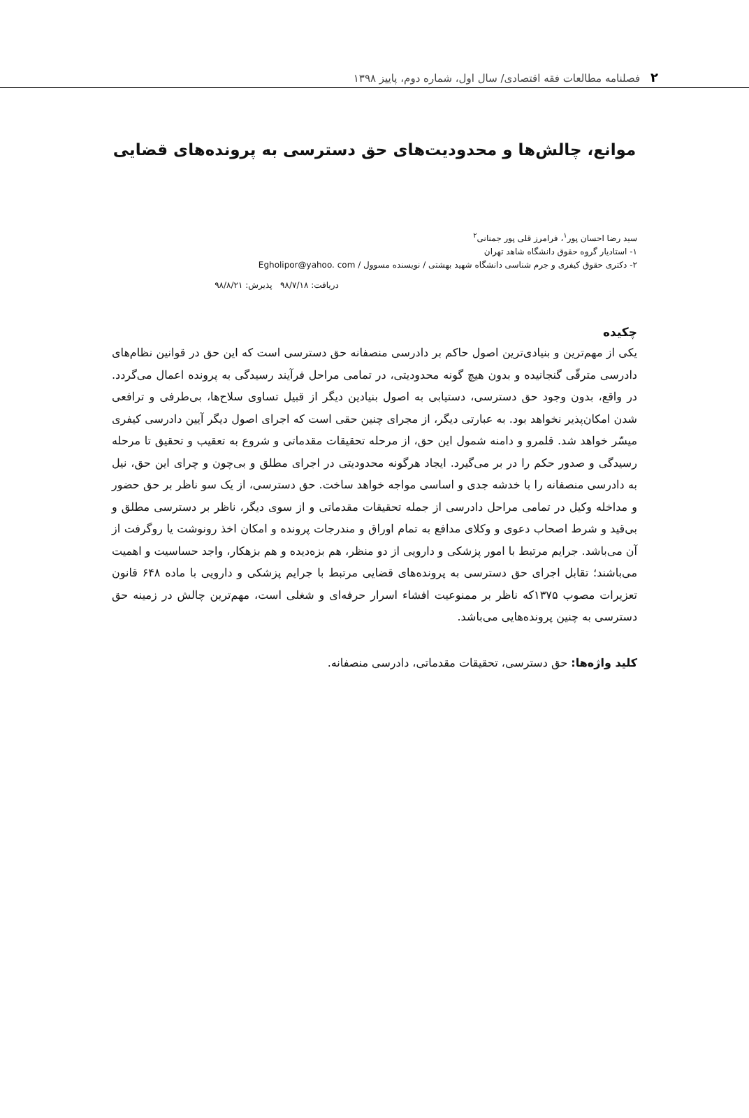۲ فصلنامه مطالعات فقه اقتصادی/ سال اول، شماره دوم، پاییز ۱۳۹۸
موانع، چالش‌ها و محدودیت‌های حق دسترسی به پرونده‌های قضایی
سید رضا احسان پور<sup>۱</sup>، فرامرز قلی پور جمنانی<sup>۲</sup>
۱- استادیار گروه حقوق دانشگاه شاهد تهران
۲- دکتری حقوق کیفری و جرم شناسی دانشگاه شهید بهشتی / نویسنده مسوول / Egholipor@yahoo. com
دریافت: ۹۸/۷/۱۸ پذیرش: ۹۸/۸/۲۱
چکیده
یکی از مهم‌ترین و بنیادی‌ترین اصول حاکم بر دادرسی منصفانه حق دسترسی است که این حق در قوانین نظام‌های دادرسی مترقّی گنجانیده و بدون هیچ گونه محدودیتی، در تمامی مراحل فرآیند رسیدگی به پرونده اعمال می‌گردد. در واقع، بدون وجود حق دسترسی، دستیابی به اصول بنیادین دیگر از قبیل تساوی سلاح‌ها، بی‌طرفی و ترافعی شدن امکان‌پذیر نخواهد بود. به عبارتی دیگر، از مجرای چنین حقی است که اجرای اصول دیگر آیین دادرسی کیفری میسّر خواهد شد. قلمرو و دامنه شمول این حق، از مرحله تحقیقات مقدماتی و شروع به تعقیب و تحقیق تا مرحله رسیدگی و صدور حکم را در بر می‌گیرد. ایجاد هرگونه محدودیتی در اجرای مطلق و بی‌چون و چرای این حق، نیل به دادرسی منصفانه را با خدشه جدی و اساسی مواجه خواهد ساخت. حق دسترسی، از یک سو ناظر بر حق حضور و مداخله وکیل در تمامی مراحل دادرسی از جمله تحقیقات مقدماتی و از سوی دیگر، ناظر بر دسترسی مطلق و بی‌قید و شرط اصحاب دعوی و وکلای مدافع به تمام اوراق و مندرجات پرونده و امکان اخذ رونوشت یا روگرفت از آن می‌باشد. جرایم مرتبط با امور پزشکی و دارویی از دو منظر، هم بزه‌دیده و هم بزهکار، واجد حساسیت و اهمیت می‌باشند؛ تقابل اجرای حق دسترسی به پرونده‌های قضایی مرتبط با جرایم پزشکی و دارویی با ماده ۶۴۸ قانون تعزیرات مصوب ۱۳۷۵که ناظر بر ممنوعیت افشاء اسرار حرفه‌ای و شغلی است، مهم‌ترین چالش در زمینه حق دسترسی به چنین پرونده‌هایی می‌باشد.
کلید واژه‌ها: حق دسترسی، تحقیقات مقدماتی، دادرسی منصفانه.